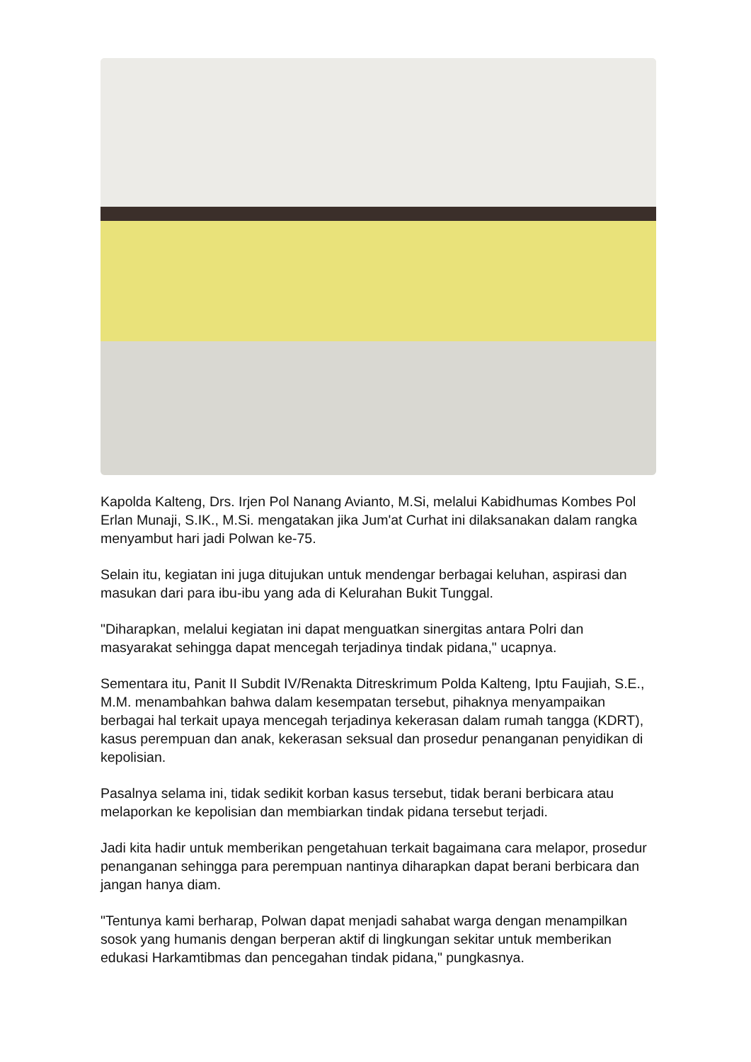Kapolda Kalteng, Drs. Irjen Pol Nanang Avianto, M.Si, melalui Kabidhumas Kombes Pol Erlan Munaji, S.IK., M.Si. mengatakan jika Jum'at Curhat ini dilaksanakan dalam rangka menyambut hari jadi Polwan ke-75.
Selain itu, kegiatan ini juga ditujukan untuk mendengar berbagai keluhan, aspirasi dan masukan dari para ibu-ibu yang ada di Kelurahan Bukit Tunggal.
"Diharapkan, melalui kegiatan ini dapat menguatkan sinergitas antara Polri dan masyarakat sehingga dapat mencegah terjadinya tindak pidana," ucapnya.
Sementara itu, Panit II Subdit IV/Renakta Ditreskrimum Polda Kalteng, Iptu Faujiah, S.E., M.M. menambahkan bahwa dalam kesempatan tersebut, pihaknya menyampaikan berbagai hal terkait upaya mencegah terjadinya kekerasan dalam rumah tangga (KDRT), kasus perempuan dan anak, kekerasan seksual dan prosedur penanganan penyidikan di kepolisian.
Pasalnya selama ini, tidak sedikit korban kasus tersebut, tidak berani berbicara atau melaporkan ke kepolisian dan membiarkan tindak pidana tersebut terjadi.
Jadi kita hadir untuk memberikan pengetahuan terkait bagaimana cara melapor, prosedur penanganan sehingga para perempuan nantinya diharapkan dapat berani berbicara dan jangan hanya diam.
"Tentunya kami berharap, Polwan dapat menjadi sahabat warga dengan menampilkan sosok yang humanis dengan berperan aktif di lingkungan sekitar untuk memberikan edukasi Harkamtibmas dan pencegahan tindak pidana," pungkasnya.